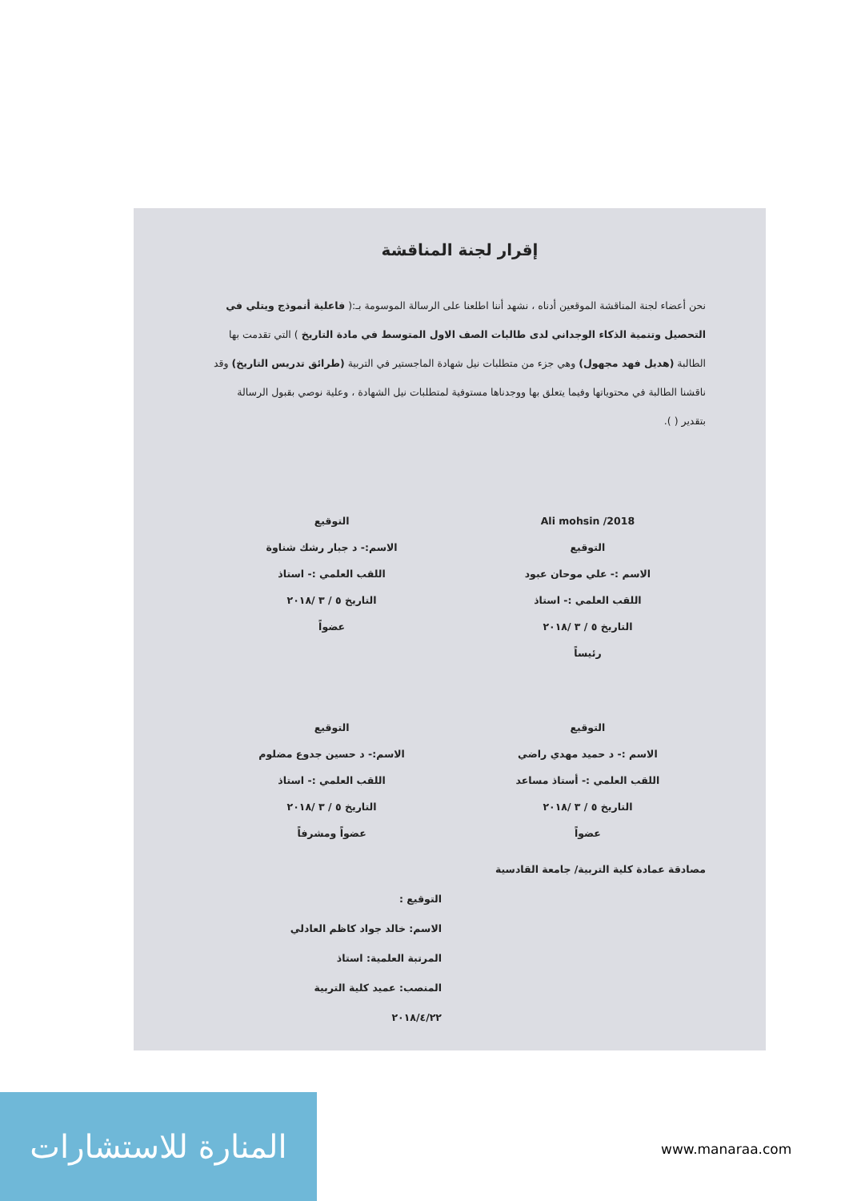إقرار لجنة المناقشة
نحن أعضاء لجنة المناقشة الموقعين أدناه ، نشهد أننا اطلعنا على الرسالة الموسومة بـ:( فاعلية أنموذج ويتلي في التحصيل وتنمية الذكاء الوجداني لدى طالبات الصف الاول المتوسط في مادة التاريخ ) التي تقدمت بها الطالبة (هديل فهد مجهول) وهي جزء من متطلبات نيل شهادة الماجستير في التربية (طرائق تدريس التاريخ) وقد ناقشنا الطالبة في محتوياتها وفيما يتعلق بها ووجدناها مستوفية لمتطلبات نيل الشهادة ، وعلية نوصي بقبول الرسالة بتقدير ( ).
2018/ Ali mohsin
التوقيع
الاسم :- علي موحان عبود
اللقب العلمي :- استاذ
التاريخ ٥ / ٣ /٢٠١٨
رئيساً
التوقيع
الاسم:- د جبار رشك شناوة
اللقب العلمي :- استاذ
التاريخ ٥ / ٣ /٢٠١٨
عضواً
التوقيع
الاسم :- د حميد مهدي راضي
اللقب العلمي :- أستاذ مساعد
التاريخ ٥ / ٣ /٢٠١٨
عضواً
التوقيع
الاسم:- د حسين جدوع مضلوم
اللقب العلمي :- استاذ
التاريخ ٥ / ٣ /٢٠١٨
عضواً ومشرفاً
مصادقة عمادة كلية التربية/ جامعة القادسية
التوقيع :
الاسم: خالد جواد كاظم العادلي
المرتبة العلمية: استاذ
المنصب: عميد كلية التربية
٢٠١٨/٤/٢٢
المنارة للاستشارات
www.manaraa.com